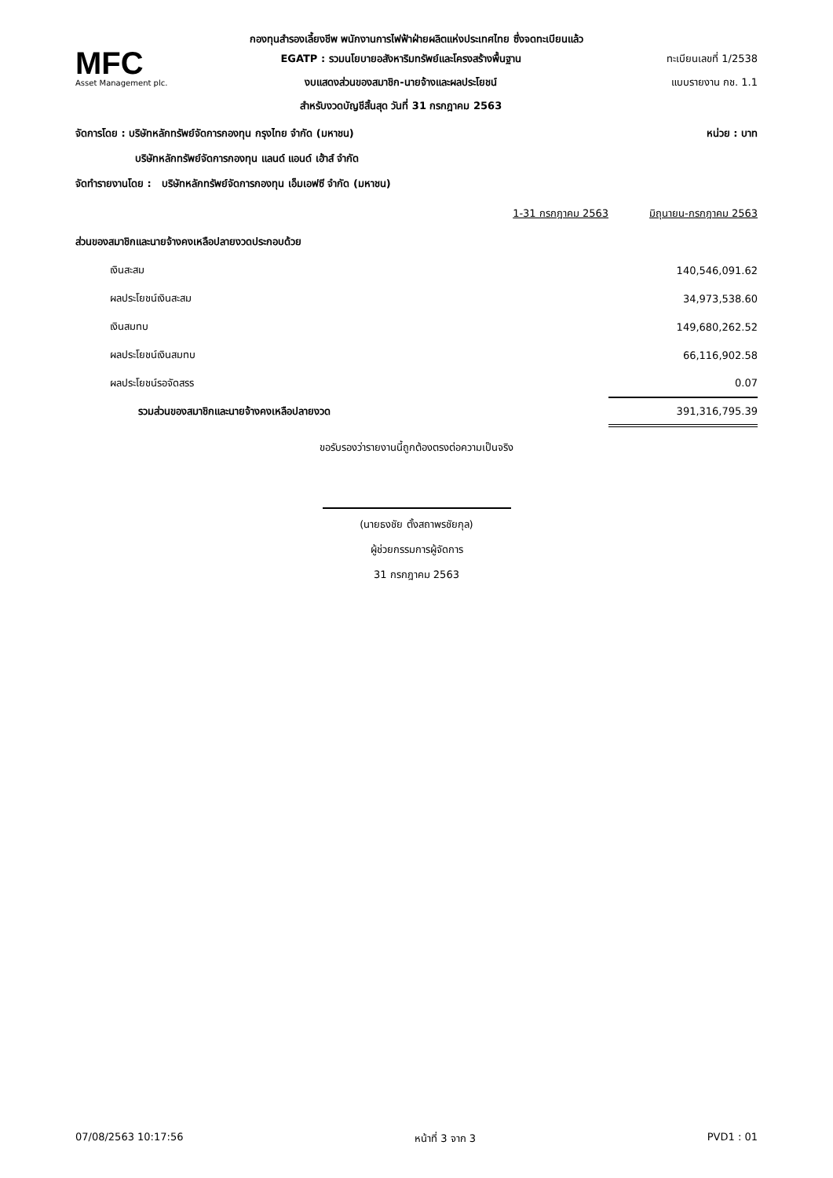กองทุนสำรองเลี้ยงชีพ พนักงานการไฟฟ้าฝ่ายผลิตแห่งประเทศไทย ซึ่งจดทะเบียนแล้ว
MFC
Asset Management plc.
EGATP : รวมนโยบายอสังหาริมทรัพย์และโครงสร้างพื้นฐาน
งบแสดงส่วนของสมาชิก-นายจ้างและผลประโยชน์
สำหรับงวดบัญชีสิ้นสุด วันที่ 31 กรกฎาคม 2563
ทะเบียนเลขที่ 1/2538
แบบรายงาน กช. 1.1
จัดการโดย : บริษัทหลักทรัพย์จัดการกองทุน กรุงไทย จำกัด (มหาชน) หน่วย : บาท
บริษัทหลักทรัพย์จัดการกองทุน แลนด์ แอนด์ เฮ้าส์ จำกัด
จัดทำรายงานโดย : บริษัทหลักทรัพย์จัดการกองทุน เอ็มเอฟซี จำกัด (มหาชน)
| | 1-31 กรกฎาคม 2563 | มิถุนายน-กรกฎาคม 2563 |
| --- | --- | --- |
| ส่วนของสมาชิกและนายจ้างคงเหลือปลายงวดประกอบด้วย | | |
| เงินสะสม | | 140,546,091.62 |
| ผลประโยชน์เงินสะสม | | 34,973,538.60 |
| เงินสมทบ | | 149,680,262.52 |
| ผลประโยชน์เงินสมทบ | | 66,116,902.58 |
| ผลประโยชน์รอจัดสรร | | 0.07 |
| รวมส่วนของสมาชิกและนายจ้างคงเหลือปลายงวด | | 391,316,795.39 |
ขอรับรองว่ารายงานนี้ถูกต้องตรงต่อความเป็นจริง
(นายธงชัย ตั้งสถาพรชัยกุล)
ผู้ช่วยกรรมการผู้จัดการ
31 กรกฎาคม 2563
07/08/2563 10:17:56 หน้าที่ 3 จาก 3 PVD1 : 01